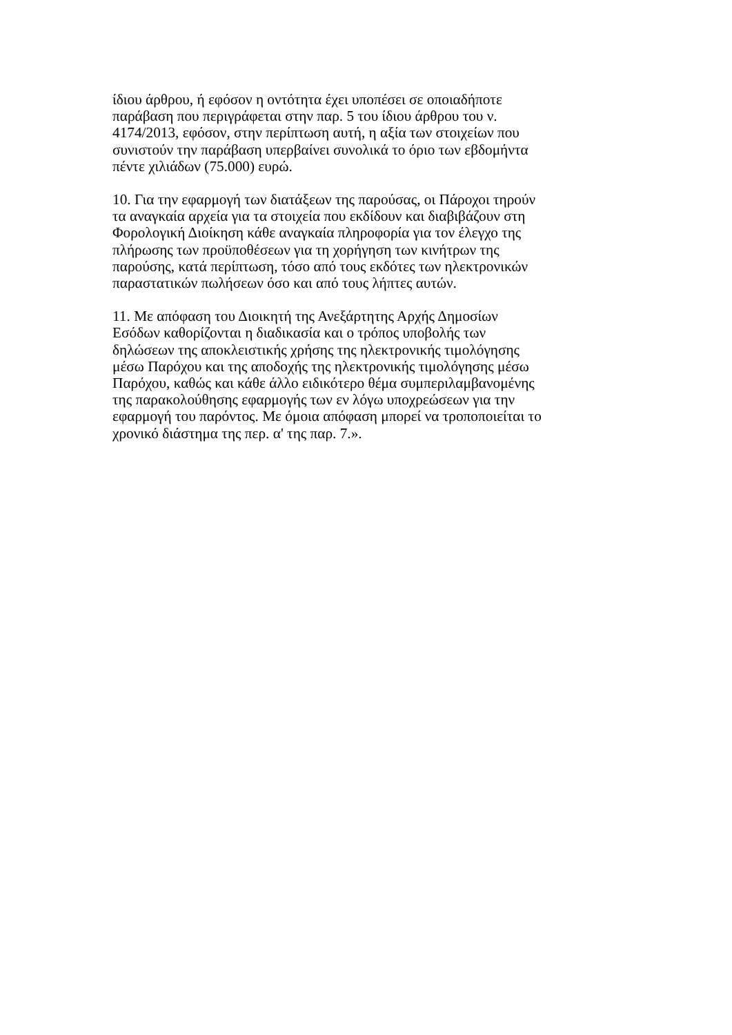ίδιου άρθρου, ή εφόσον η οντότητα έχει υποπέσει σε οποιαδήποτε
παράβαση που περιγράφεται στην παρ. 5 του ίδιου άρθρου του ν.
4174/2013, εφόσον, στην περίπτωση αυτή, η αξία των στοιχείων που
συνιστούν την παράβαση υπερβαίνει συνολικά το όριο των εβδομήντα
πέντε χιλιάδων (75.000) ευρώ.
10. Για την εφαρμογή των διατάξεων της παρούσας, οι Πάροχοι τηρούν
τα αναγκαία αρχεία για τα στοιχεία που εκδίδουν και διαβιβάζουν στη
Φορολογική Διοίκηση κάθε αναγκαία πληροφορία για τον έλεγχο της
πλήρωσης των προϋποθέσεων για τη χορήγηση των κινήτρων της
παρούσης, κατά περίπτωση, τόσο από τους εκδότες των ηλεκτρονικών
παραστατικών πωλήσεων όσο και από τους λήπτες αυτών.
11. Με απόφαση του Διοικητή της Ανεξάρτητης Αρχής Δημοσίων
Εσόδων καθορίζονται η διαδικασία και ο τρόπος υποβολής των
δηλώσεων της αποκλειστικής χρήσης της ηλεκτρονικής τιμολόγησης
μέσω Παρόχου και της αποδοχής της ηλεκτρονικής τιμολόγησης μέσω
Παρόχου, καθώς και κάθε άλλο ειδικότερο θέμα συμπεριλαμβανομένης
της παρακολούθησης εφαρμογής των εν λόγω υποχρεώσεων για την
εφαρμογή του παρόντος. Με όμοια απόφαση μπορεί να τροποποιείται το
χρονικό διάστημα της περ. α' της παρ. 7.».